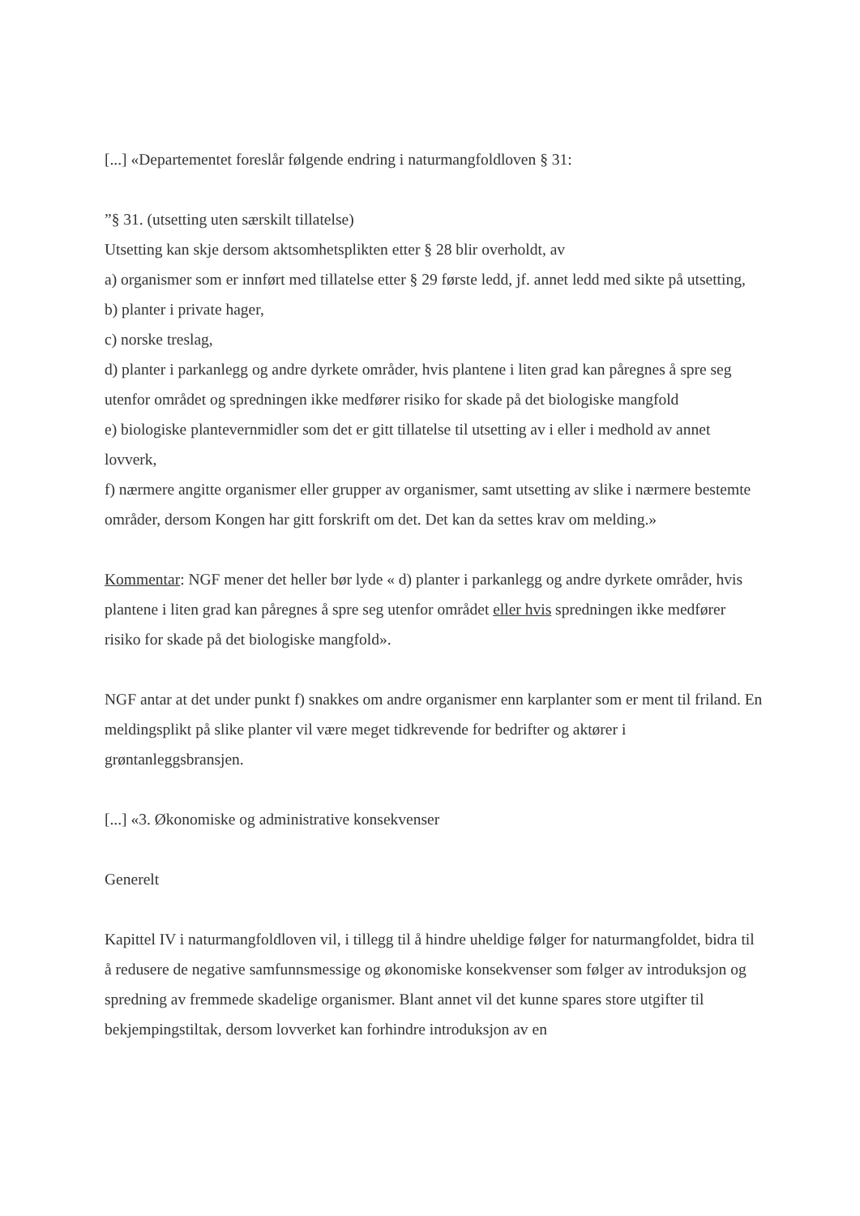[...] «Departementet foreslår følgende endring i naturmangfoldloven § 31:
”§ 31. (utsetting uten særskilt tillatelse)
Utsetting kan skje dersom aktsomhetsplikten etter § 28 blir overholdt, av
a) organismer som er innført med tillatelse etter § 29 første ledd, jf. annet ledd med sikte på utsetting,
b) planter i private hager,
c) norske treslag,
d) planter i parkanlegg og andre dyrkete områder, hvis plantene i liten grad kan påregnes å spre seg utenfor området og spredningen ikke medfører risiko for skade på det biologiske mangfold
e) biologiske plantevernmidler som det er gitt tillatelse til utsetting av i eller i medhold av annet lovverk,
f) nærmere angitte organismer eller grupper av organismer, samt utsetting av slike i nærmere bestemte områder, dersom Kongen har gitt forskrift om det. Det kan da settes krav om melding.»
Kommentar: NGF mener det heller bør lyde « d) planter i parkanlegg og andre dyrkete områder, hvis plantene i liten grad kan påregnes å spre seg utenfor området eller hvis spredningen ikke medfører risiko for skade på det biologiske mangfold».
NGF antar at det under punkt f) snakkes om andre organismer enn karplanter som er ment til friland. En meldingsplikt på slike planter vil være meget tidkrevende for bedrifter og aktører i grøntanleggsbransjen.
[...] «3. Økonomiske og administrative konsekvenser
Generelt
Kapittel IV i naturmangfoldloven vil, i tillegg til å hindre uheldige følger for naturmangfoldet, bidra til å redusere de negative samfunnsmessige og økonomiske konsekvenser som følger av introduksjon og spredning av fremmede skadelige organismer. Blant annet vil det kunne spares store utgifter til bekjempingstiltak, dersom lovverket kan forhindre introduksjon av en